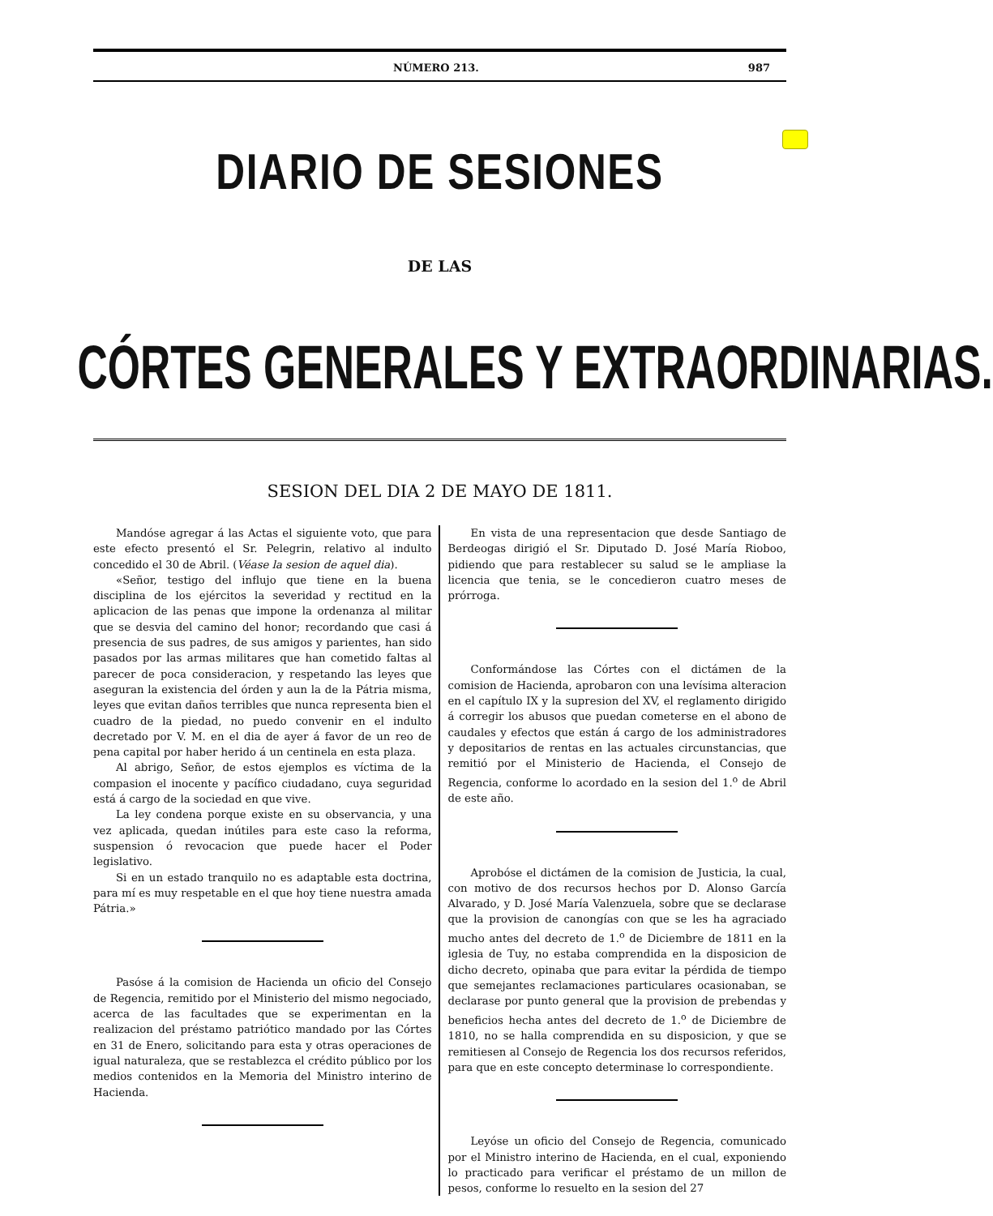NÚMERO 213. 987
DIARIO DE SESIONES
DE LAS
CÓRTES GENERALES Y EXTRAORDINARIAS.
SESION DEL DIA 2 DE MAYO DE 1811.
Mandóse agregar á las Actas el siguiente voto, que para este efecto presentó el Sr. Pelegrin, relativo al indulto concedido el 30 de Abril. (Véase la sesion de aquel dia).
«Señor, testigo del influjo que tiene en la buena disciplina de los ejércitos la severidad y rectitud en la aplicacion de las penas que impone la ordenanza al militar que se desvia del camino del honor; recordando que casi á presencia de sus padres, de sus amigos y parientes, han sido pasados por las armas militares que han cometido faltas al parecer de poca consideracion, y respetando las leyes que aseguran la existencia del órden y aun la de la Pátria misma, leyes que evitan daños terribles que nunca representa bien el cuadro de la piedad, no puedo convenir en el indulto decretado por V. M. en el dia de ayer á favor de un reo de pena capital por haber herido á un centinela en esta plaza.
Al abrigo, Señor, de estos ejemplos es víctima de la compasion el inocente y pacífico ciudadano, cuya seguridad está á cargo de la sociedad en que vive.
La ley condena porque existe en su observancia, y una vez aplicada, quedan inútiles para este caso la reforma, suspension ó revocacion que puede hacer el Poder legislativo.
Si en un estado tranquilo no es adaptable esta doctrina, para mí es muy respetable en el que hoy tiene nuestra amada Pátria.»
Pasóse á la comision de Hacienda un oficio del Consejo de Regencia, remitido por el Ministerio del mismo negociado, acerca de las facultades que se experimentan en la realizacion del préstamo patriótico mandado por las Córtes en 31 de Enero, solicitando para esta y otras operaciones de igual naturaleza, que se restablezca el crédito público por los medios contenidos en la Memoria del Ministro interino de Hacienda.
En vista de una representacion que desde Santiago de Berdeogas dirigió el Sr. Diputado D. José María Rioboo, pidiendo que para restablecer su salud se le ampliase la licencia que tenia, se le concedieron cuatro meses de prórroga.
Conformándose las Córtes con el dictámen de la comision de Hacienda, aprobaron con una levísima alteracion en el capítulo IX y la supresion del XV, el reglamento dirigido á corregir los abusos que puedan cometerse en el abono de caudales y efectos que están á cargo de los administradores y depositarios de rentas en las actuales circunstancias, que remitió por el Ministerio de Hacienda, el Consejo de Regencia, conforme lo acordado en la sesion del 1.<sup>o</sup> de Abril de este año.
Aprobóse el dictámen de la comision de Justicia, la cual, con motivo de dos recursos hechos por D. Alonso García Alvarado, y D. José María Valenzuela, sobre que se declarase que la provision de canongías con que se les ha agraciado mucho antes del decreto de 1.<sup>o</sup> de Diciembre de 1811 en la iglesia de Tuy, no estaba comprendida en la disposicion de dicho decreto, opinaba que para evitar la pérdida de tiempo que semejantes reclamaciones particulares ocasionaban, se declarase por punto general que la provision de prebendas y beneficios hecha antes del decreto de 1.<sup>o</sup> de Diciembre de 1810, no se halla comprendida en su disposicion, y que se remitiesen al Consejo de Regencia los dos recursos referidos, para que en este concepto determinase lo correspondiente.
Leyóse un oficio del Consejo de Regencia, comunicado por el Ministro interino de Hacienda, en el cual, exponiendo lo practicado para verificar el préstamo de un millon de pesos, conforme lo resuelto en la sesion del 27